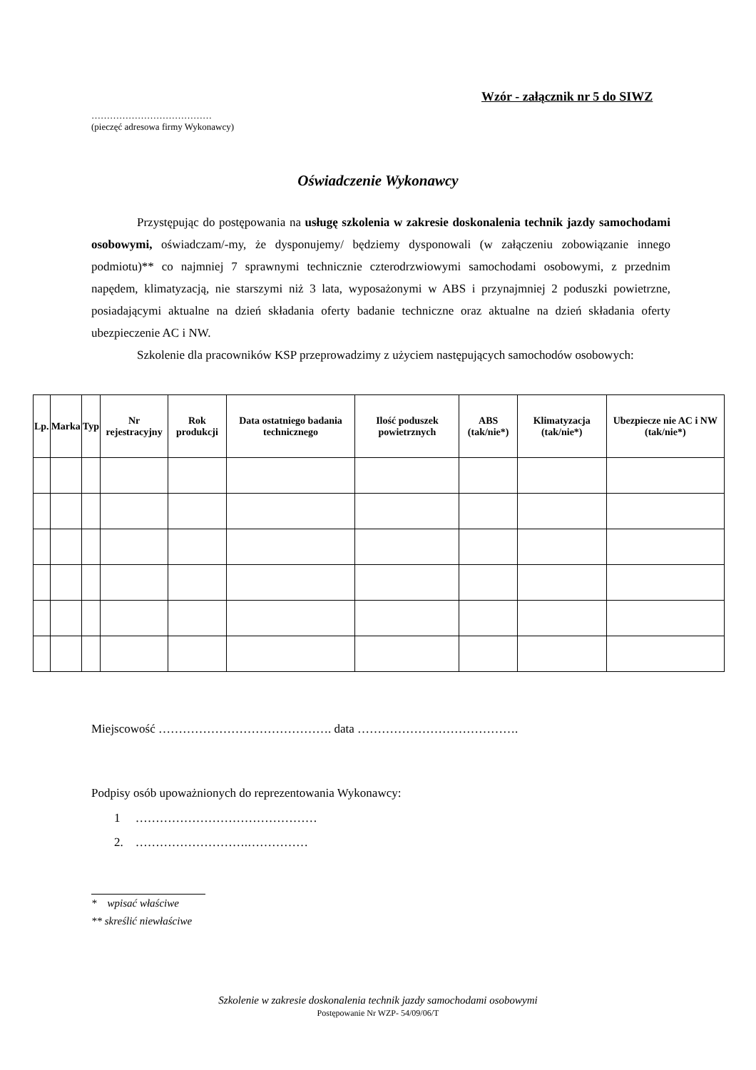Wzór - załącznik nr 5 do SIWZ
…………………………………
(pieczęć adresowa firmy Wykonawcy)
Oświadczenie Wykonawcy
Przystępując do postępowania na usługę szkolenia w zakresie doskonalenia technik jazdy samochodami osobowymi, oświadczam/-my, że dysponujemy/ będziemy dysponowali (w załączeniu zobowiązanie innego podmiotu)** co najmniej 7 sprawnymi technicznie czterodrzwiowymi samochodami osobowymi, z przednim napędem, klimatyzacją, nie starszymi niż 3 lata, wyposażonymi w ABS i przynajmniej 2 poduszki powietrzne, posiadającymi aktualne na dzień składania oferty badanie techniczne oraz aktualne na dzień składania oferty ubezpieczenie AC i NW.
Szkolenie dla pracowników KSP przeprowadzimy z użyciem następujących samochodów osobowych:
| Lp. | Marka | Typ | Nr rejestracyjny | Rok produkcji | Data ostatniego badania technicznego | Ilość poduszek powietrznych | ABS (tak/nie*) | Klimatyzacja (tak/nie*) | Ubezpiecze nie AC i NW (tak/nie*) |
| --- | --- | --- | --- | --- | --- | --- | --- | --- | --- |
Miejscowość ……………………………………. data ………………………………….
Podpisy osób upoważnionych do reprezentowania Wykonawcy:
1 ………………………………………
2. ……………………….……………
* wpisać właściwe
** skreślić niewłaściwe
Szkolenie w zakresie doskonalenia technik jazdy samochodami osobowymi
Postępowanie Nr WZP- 54/09/06/T